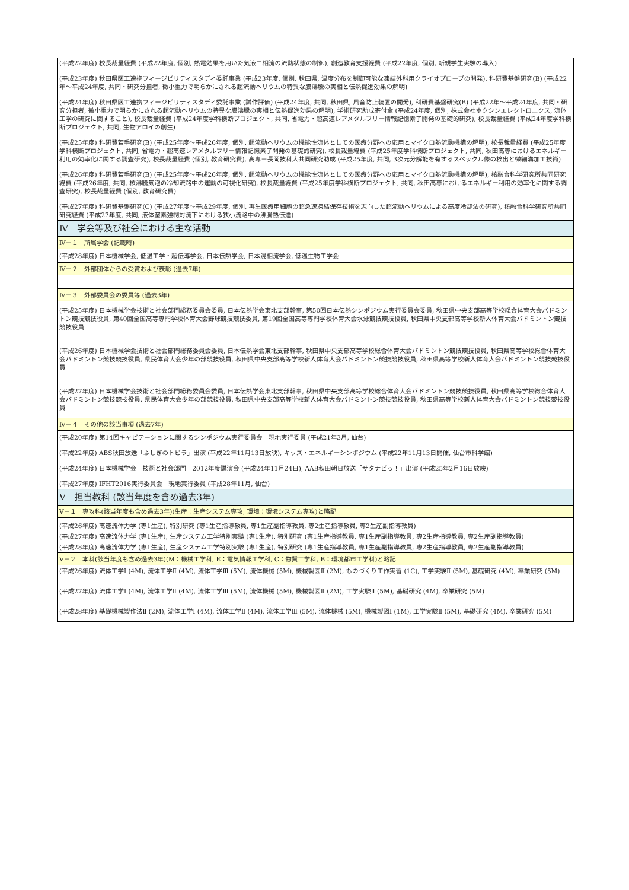| (平成22年度) 校長裁量経費 (平成22年度, 個別, 熱電効果を用いた気液二相流の流動状態の制御), 創造教育支援経費 (平成22年度, 個別, 新規学生実験の導入) |
| (平成23年度) 秋田県医工連携フィージビリティスタディ委託事業 (平成23年度, 個別, 秋田県, 温度分布を制御可能な凍結外科用クライオプローブの開発), 科研費基盤研究(B) (平成22年～平成24年度, 共同・研究分担者, 微小重力で明らかにされる超流動ヘリウムの特異な膜沸騰の実相と伝熱促進効果の解明) |
| (平成24年度) 秋田県医工連携フィージビリティスタディ委託事業 (試作評価) (平成24年度, 共同, 秋田県, 風音防止装置の開発), 科研費基盤研究(B) (平成22年～平成24年度, 共同・研究分担者, 微小重力で明らかにされる超流動ヘリウムの特異な膜沸騰の実相と伝熱促進効果の解明), 学術研究助成寄付金 (平成24年度, 個別, 株式会社ホクシンエレクトロニクス, 流体工学の研究に関すること), 校長裁量経費 (平成24年度学科横断プロジェクト, 共同, 省電力・超高速レアメタルフリー情報記憶素子開発の基礎的研究), 校長裁量経費 (平成24年度学科横断プロジェクト, 共同, 生物アロイの創生) |
| (平成25年度) 科研費若手研究(B) (平成25年度～平成26年度, 個別, 超流動ヘリウムの機能性流体としての医療分野への応用とマイクロ熱流動機構の解明), 校長裁量経費 (平成25年度学科横断プロジェクト, 共同, 省電力・超高速レアメタルフリー情報記憶素子開発の基礎的研究), 校長裁量経費 (平成25年度学科横断プロジェクト, 共同, 秋田高専におけるエネルギー利用の効率化に関する調査研究), 校長裁量経費 (個別, 教育研究費), 高専－長岡技科大共同研究助成 (平成25年度, 共同, 3次元分解能を有するスペックル像の検出と微細溝加工技術) |
| (平成26年度) 科研費若手研究(B) (平成25年度～平成26年度, 個別, 超流動ヘリウムの機能性流体としての医療分野への応用とマイクロ熱流動機構の解明), 核融合科学研究所共同研究経費 (平成26年度, 共同, 核沸騰気泡の冷却流路中の運動の可視化研究), 校長裁量経費 (平成25年度学科横断プロジェクト, 共同, 秋田高専におけるエネルギー利用の効率化に関する調査研究), 校長裁量経費 (個別, 教育研究費) |
| (平成27年度) 科研費基盤研究(C) (平成27年度～平成29年度, 個別, 再生医療用細胞の超急速凍結保存技術を志向した超流動ヘリウムによる高度冷却法の研究), 核融合科学研究所共同研究経費 (平成27年度, 共同, 液体窒素強制対流下における狭小流路中の沸騰熱伝達) |
| Ⅳ 学会等及び社会における主な活動 |
| Ⅳ－１ 所属学会 (記載時) |
| (平成28年度) 日本機械学会, 低温工学・超伝導学会, 日本伝熱学会, 日本混相流学会, 低温生物工学会 |
| Ⅳ－２ 外部団体からの受賞および表彰 (過去7年) |
| Ⅳ－３ 外部委員会の委員等 (過去3年) |
| (平成25年度) 日本機械学会技術と社会部門総務委員会委員, 日本伝熱学会東北支部幹事, 第50回日本伝熱シンポジウム実行委員会委員, 秋田県中央支部高等学校総合体育大会バドミントン競技競技役員, 第40回全国高等専門学校体育大会野球競技競技委員, 第19回全国高等専門学校体育大会水泳競技競技役員, 秋田県中央支部高等学校新人体育大会バドミントン競技競技役員 |
| (平成26年度) 日本機械学会技術と社会部門総務委員会委員, 日本伝熱学会東北支部幹事, 秋田県中央支部高等学校総合体育大会バドミントン競技競技役員, 秋田県高等学校総合体育大会バドミントン競技競技役員, 県民体育大会少年の部競技役員, 秋田県中央支部高等学校新人体育大会バドミントン競技競技役員, 秋田県高等学校新人体育大会バドミントン競技競技役員 |
| (平成27年度) 日本機械学会技術と社会部門総務委員会委員, 日本伝熱学会東北支部幹事, 秋田県中央支部高等学校総合体育大会バドミントン競技競技役員, 秋田県高等学校総合体育大会バドミントン競技競技役員, 県民体育大会少年の部競技役員, 秋田県中央支部高等学校新人体育大会バドミントン競技競技役員, 秋田県高等学校新人体育大会バドミントン競技競技役員 |
| Ⅳ－４ その他の該当事項 (過去7年) |
| (平成20年度) 第14回キャビテーションに関するシンポジウム実行委員会 現地実行委員 (平成21年3月, 仙台) |
| (平成22年度) ABS秋田放送「ふしぎのトビラ」出演 (平成22年11月13日放映), キッズ・エネルギーシンポジウム (平成22年11月13日開催, 仙台市科学館) |
| (平成24年度) 日本機械学会 技術と社会部門 2012年度講演会 (平成24年11月24日), AAB秋田朝日放送「サタナビっ！」出演 (平成25年2月16日放映) |
| (平成27年度) IFHT2016実行委員会 現地実行委員 (平成28年11月, 仙台) |
| Ⅴ 担当教科 (該当年度を含め過去3年) |
| Ⅴ－１ 専攻科(該当年度も含め過去3年)(生産：生産システム専攻, 環境：環境システム専攻)と略記 |
| (平成26年度) 高速流体力学 (専1生産), 特別研究 (専1生産指導教員, 専1生産副指導教員, 専2生産指導教員, 専2生産副指導教員) |
| (平成27年度) 高速流体力学 (専1生産), 生産システム工学特別実験 (専1生産), 特別研究 (専1生産指導教員, 専1生産副指導教員, 専2生産指導教員, 専2生産副指導教員) |
| (平成28年度) 高速流体力学 (専1生産), 生産システム工学特別実験 (専1生産), 特別研究 (専1生産指導教員, 専1生産副指導教員, 専2生産指導教員, 専2生産副指導教員) |
| Ⅴ－２ 本科(該当年度も含め過去3年)(M：機械工学科, E：電気情報工学科, C：物質工学科, B：環境都市工学科)と略記 |
| (平成26年度) 流体工学Ⅰ (4M), 流体工学Ⅱ (4M), 流体工学Ⅲ (5M), 流体機械 (5M), 機械製図Ⅱ (2M), ものづくり工作実習 (1C), 工学実験Ⅱ (5M), 基礎研究 (4M), 卒業研究 (5M) |
| (平成27年度) 流体工学Ⅰ (4M), 流体工学Ⅱ (4M), 流体工学Ⅲ (5M), 流体機械 (5M), 機械製図Ⅱ (2M), 工学実験Ⅱ (5M), 基礎研究 (4M), 卒業研究 (5M) |
| (平成28年度) 基礎機械製作法Ⅱ (2M), 流体工学Ⅰ (4M), 流体工学Ⅱ (4M), 流体工学Ⅲ (5M), 流体機械 (5M), 機械製図Ⅰ (1M), 工学実験Ⅱ (5M), 基礎研究 (4M), 卒業研究 (5M) |